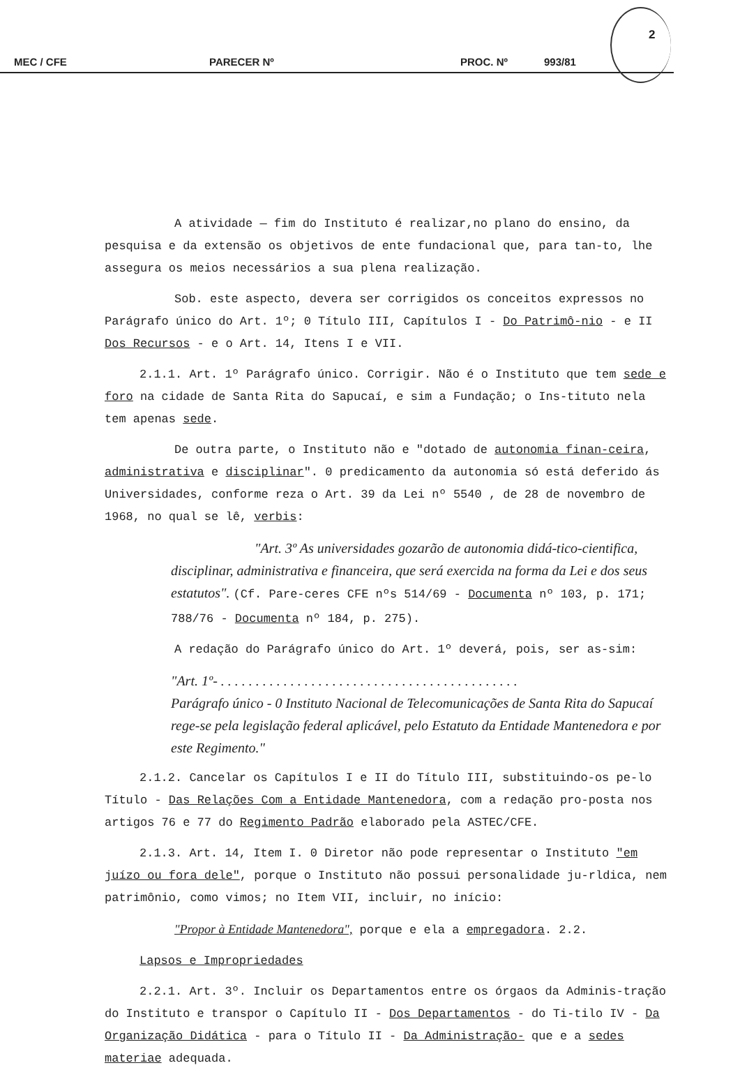2
MEC / CFE PARECER Nº PROC. Nº 993/81
A atividade — fim do Instituto é realizar,no plano do ensino, da pesquisa e da extensão os objetivos de ente fundacional que, para tan-to, lhe assegura os meios necessários a sua plena realização.
Sob. este aspecto, devera ser corrigidos os conceitos expressos no Parágrafo único do Art. 1º; 0 Título III, Capítulos I - Do Patrimô-nio - e II Dos Recursos - e o Art. 14, Itens I e VII.
2.1.1. Art. 1º Parágrafo único. Corrigir. Não é o Instituto que tem sede e foro na cidade de Santa Rita do Sapucaí, e sim a Fundação; o Ins-tituto nela tem apenas sede.
De outra parte, o Instituto não e "dotado de autonomia finan-ceira, administrativa e disciplinar". 0 predicamento da autonomia só está deferido ás Universidades, conforme reza o Art. 39 da Lei nº 5540 , de 28 de novembro de 1968, no qual se lê, verbis:
"Art. 3º As universidades gozarão de autonomia didá-tico-cientifica, disciplinar, administrativa e financeira, que será exercida na forma da Lei e dos seus estatutos". (Cf. Pare-ceres CFE nºs 514/69 - Documenta nº 103, p. 171; 788/76 - Documenta nº 184, p. 275).
A redação do Parágrafo único do Art. 1º deverá, pois, ser as-sim:
"Art. 1º- . . . . . . . . . . . . . . . . . . . . . . . . . . . . . . . . . . . . . . . . . . .
Parágrafo único - 0 Instituto Nacional de Telecomunicações de Santa Rita do Sapucaí rege-se pela legislação federal aplicável, pelo Estatuto da Entidade Mantenedora e por este Regimento."
2.1.2. Cancelar os Capítulos I e II do Título III, substituindo-os pe-lo Título - Das Relações Com a Entidade Mantenedora, com a redação pro-posta nos artigos 76 e 77 do Regimento Padrão elaborado pela ASTEC/CFE.
2.1.3. Art. 14, Item I. 0 Diretor não pode representar o Instituto "em juízo ou fora dele", porque o Instituto não possui personalidade ju-rldica, nem patrimônio, como vimos; no Item VII, incluir, no início:
"Propor à Entidade Mantenedora", porque e ela a empregadora. 2.2.
Lapsos e Impropriedades
2.2.1. Art. 3º. Incluir os Departamentos entre os órgaos da Adminis-tração do Instituto e transpor o Capítulo II - Dos Departamentos - do Ti-tilo IV - Da Organização Didática - para o Título II - Da Administração- que e a sedes materiae adequada.